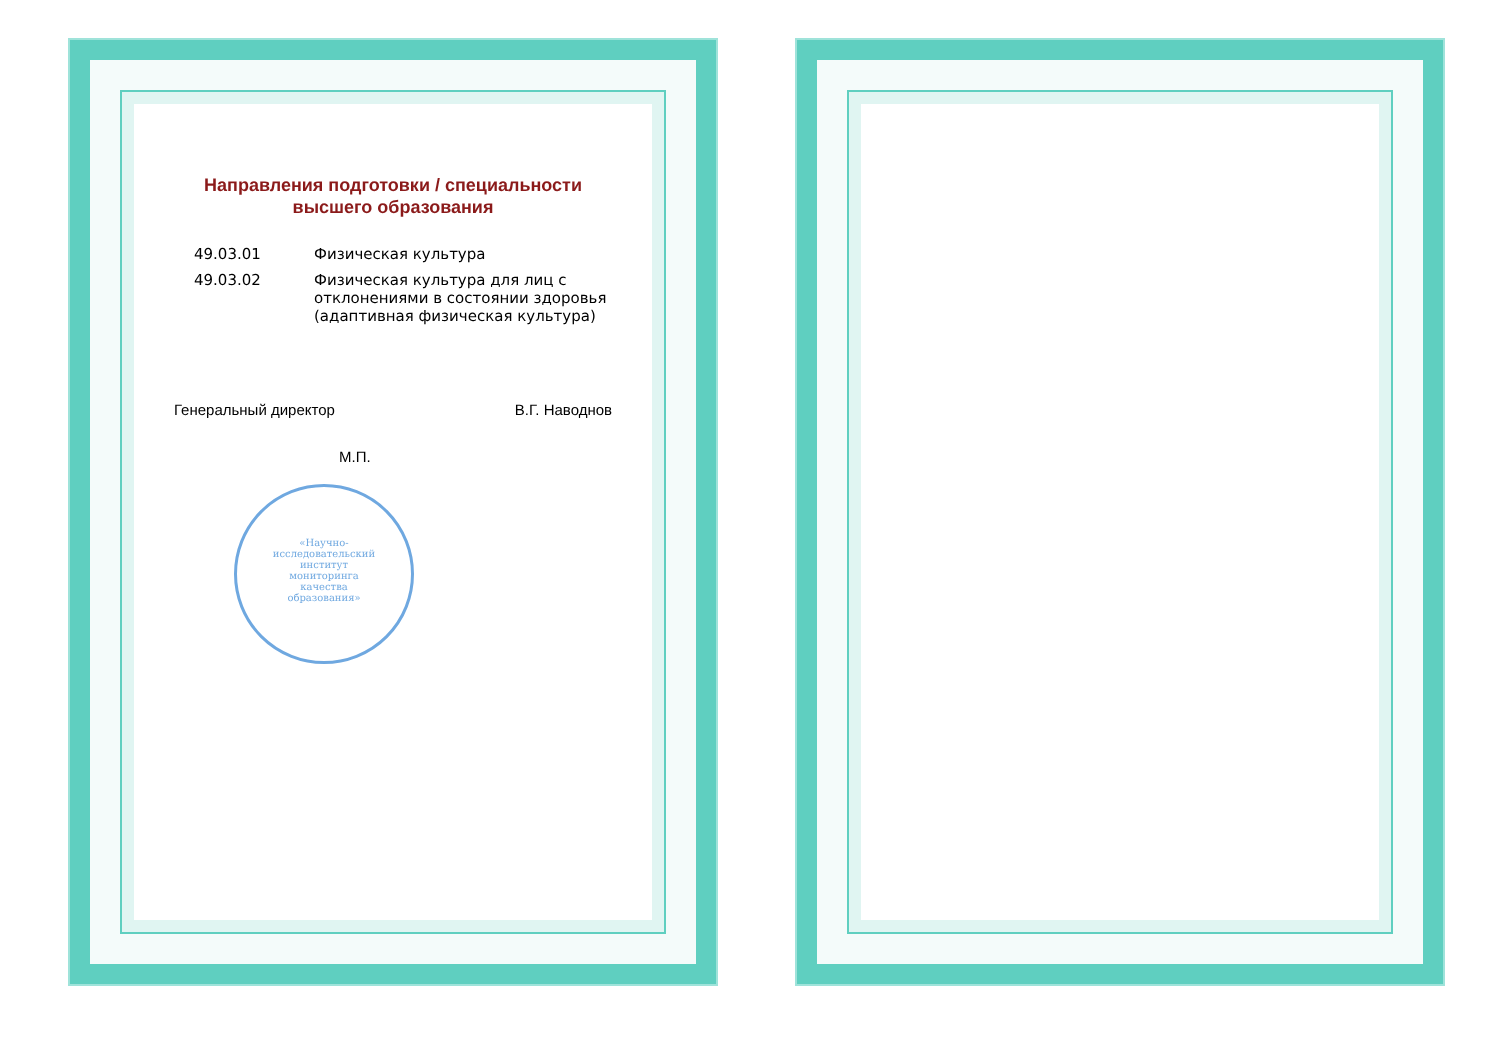Направления подготовки / специальности
высшего образования
| 49.03.01 | Физическая культура |
| 49.03.02 | Физическая культура для лиц с отклонениями в состоянии здоровья (адаптивная физическая культура) |
Генеральный директор В.Г. Наводнов
М.П.
«Научно-
исследовательский
институт
мониторинга
качества
образования»